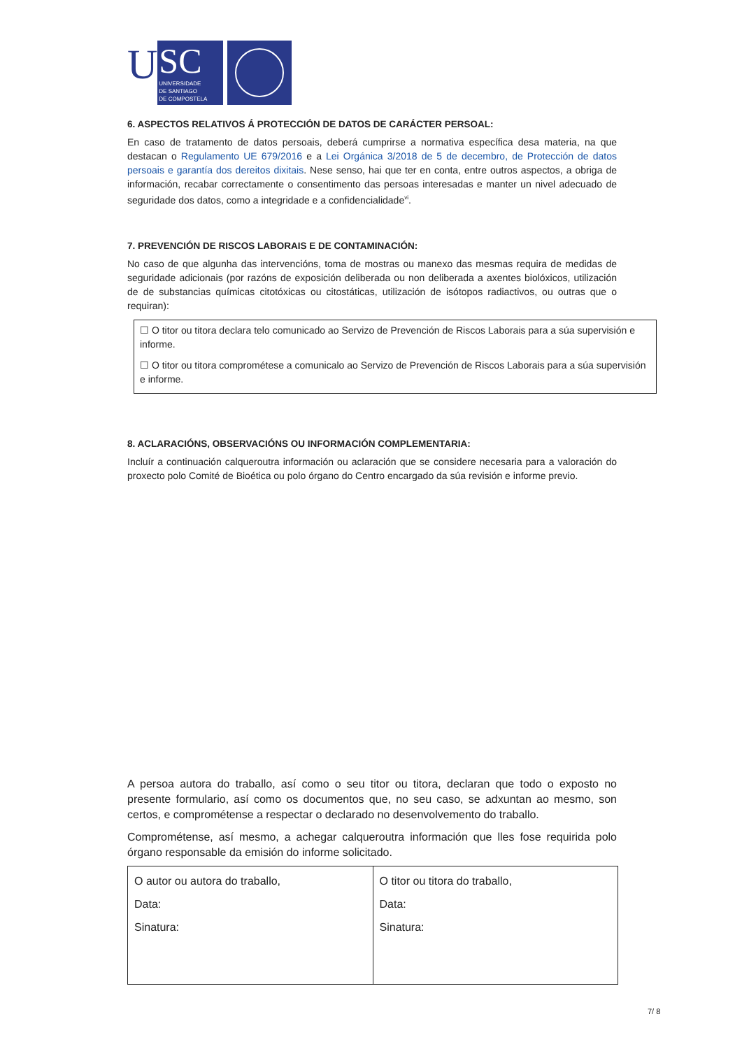U
SC
UNIVERSIDADE
DE SANTIAGO
DE COMPOSTELA
6. ASPECTOS RELATIVOS Á PROTECCIÓN DE DATOS DE CARÁCTER PERSOAL:
En caso de tratamento de datos persoais, deberá cumprirse a normativa específica desa materia, na que destacan o Regulamento UE 679/2016 e a Lei Orgánica 3/2018 de 5 de decembro, de Protección de datos persoais e garantía dos dereitos dixitais. Nese senso, hai que ter en conta, entre outros aspectos, a obriga de información, recabar correctamente o consentimento das persoas interesadas e manter un nivel adecuado de seguridade dos datos, como a integridade e a confidencialidade<sup>vi</sup>.
7. PREVENCIÓN DE RISCOS LABORAIS E DE CONTAMINACIÓN:
No caso de que algunha das intervencións, toma de mostras ou manexo das mesmas requira de medidas de seguridade adicionais (por razóns de exposición deliberada ou non deliberada a axentes biolóxicos, utilización de de substancias químicas citotóxicas ou citostáticas, utilización de isótopos radiactivos, ou outras que o requiran):
☐ O titor ou titora declara telo comunicado ao Servizo de Prevención de Riscos Laborais para a súa supervisión e informe.
☐ O titor ou titora comprométese a comunicalo ao Servizo de Prevención de Riscos Laborais para a súa supervisión e informe.
8. ACLARACIÓNS, OBSERVACIÓNS OU INFORMACIÓN COMPLEMENTARIA:
Incluír a continuación calqueroutra información ou aclaración que se considere necesaria para a valoración do proxecto polo Comité de Bioética ou polo órgano do Centro encargado da súa revisión e informe previo.
A persoa autora do traballo, así como o seu titor ou titora, declaran que todo o exposto no presente formulario, así como os documentos que, no seu caso, se adxuntan ao mesmo, son certos, e comprométense a respectar o declarado no desenvolvemento do traballo.
Comprométense, así mesmo, a achegar calqueroutra información que lles fose requirida polo órgano responsable da emisión do informe solicitado.
| O autor ou autora do traballo, Data: Sinatura: | O titor ou titora do traballo, Data: Sinatura: |
7/ 8